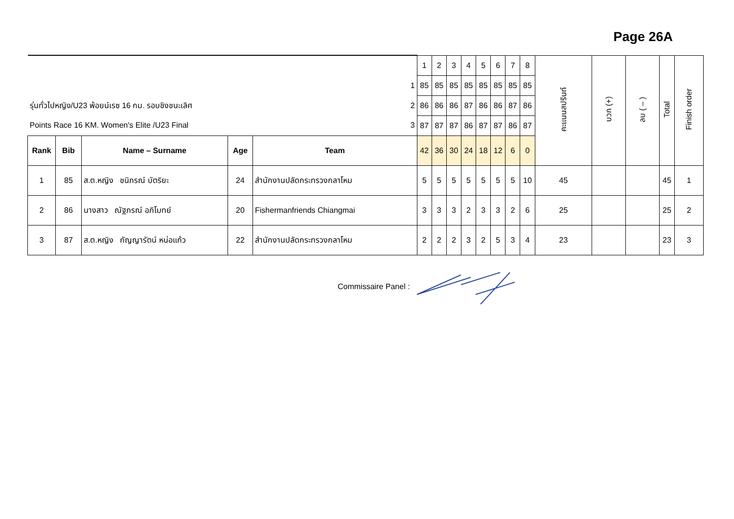Page 26A
| | | | | | | 1 | 2 | 3 | 4 | 5 | 6 | 7 | 8 | คะแนนสปรินท์ | บวก (+) | ลบ ( – ) | Total | Finish order |
| | | | | | 1 | 85 | 85 | 85 | 85 | 85 | 85 | 85 | 85 | | | | | |
| รุ่นทั่วไปหญิง/U23 พ้อยน์เรซ 16 กม. รอบชิงชนะเลิศ | | | | | 2 | 86 | 86 | 86 | 87 | 86 | 86 | 87 | 86 | | | | | |
| Points Race 16 KM. Women's Elite /U23 Final | | | | | 3 | 87 | 87 | 87 | 86 | 87 | 87 | 86 | 87 | | | | | |
| Rank | Bib | Name – Surname | Age | Team | | 42 | 36 | 30 | 24 | 18 | 12 | 6 | 0 | | | | | |
| 1 | 85 | ส.ต.หญิง ชนิภรณ์ บัตริยะ | 24 | สำนักงานปลัดกระทรวงกลาโหม | | 5 | 5 | 5 | 5 | 5 | 5 | 5 | 10 | 45 | | | 45 | 1 |
| 2 | 86 | นางสาว ณัฐภรณ์ อภิโมทย์ | 20 | Fishermanfriends Chiangmai | | 3 | 3 | 3 | 2 | 3 | 3 | 2 | 6 | 25 | | | 25 | 2 |
| 3 | 87 | ส.ต.หญิง กัญญารัตน์ หน่อแก้ว | 22 | สำนักงานปลัดกระทรวงกลาโหม | | 2 | 2 | 2 | 3 | 2 | 5 | 3 | 4 | 23 | | | 23 | 3 |
Commissaire Panel :